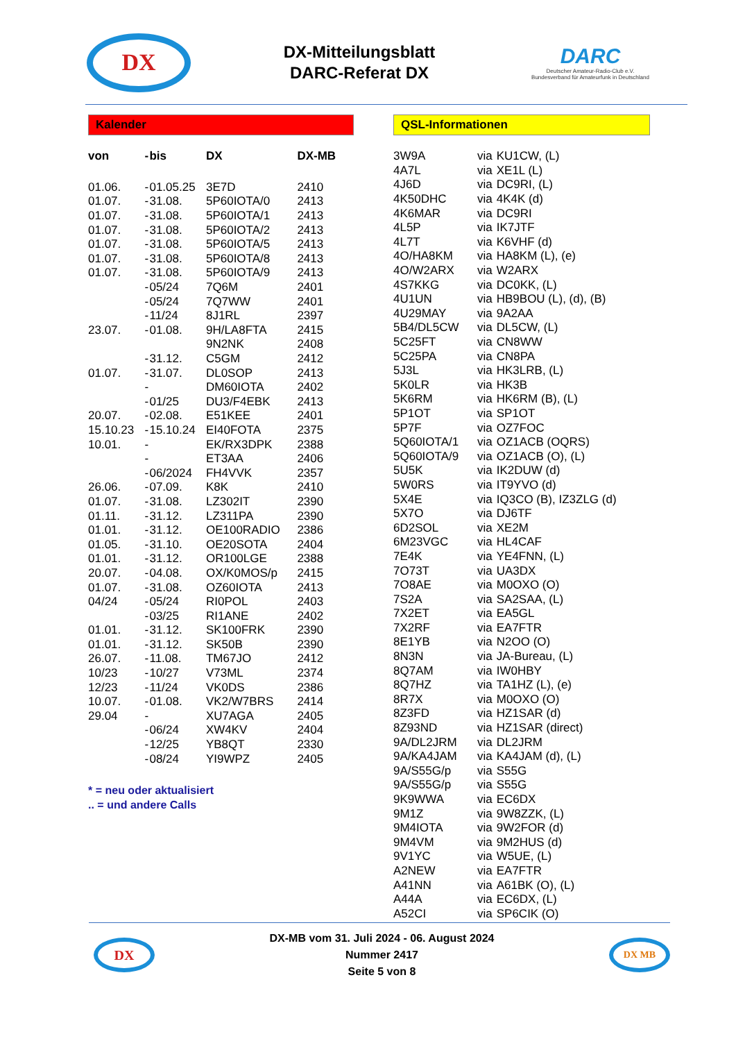DX
DX-Mitteilungsblatt
DARC-Referat DX
DARC
Deutscher Amateur-Radio-Club e.V.
Bundesverband für Amateurfunk in Deutschland
Kalender
| von | - | bis | DX | DX-MB |
| --- | --- | --- | --- | --- |
| 01.06. | - | 01.05.25 | 3E7D | 2410 |
| 01.07. | - | 31.08. | 5P60IOTA/0 | 2413 |
| 01.07. | - | 31.08. | 5P60IOTA/1 | 2413 |
| 01.07. | - | 31.08. | 5P60IOTA/2 | 2413 |
| 01.07. | - | 31.08. | 5P60IOTA/5 | 2413 |
| 01.07. | - | 31.08. | 5P60IOTA/8 | 2413 |
| 01.07. | - | 31.08. | 5P60IOTA/9 | 2413 |
| | - | 05/24 | 7Q6M | 2401 |
| | - | 05/24 | 7Q7WW | 2401 |
| | - | 11/24 | 8J1RL | 2397 |
| 23.07. | - | 01.08. | 9H/LA8FTA | 2415 |
| | | | 9N2NK | 2408 |
| | - | 31.12. | C5GM | 2412 |
| 01.07. | - | 31.07. | DL0SOP | 2413 |
| | - | | DM60IOTA | 2402 |
| | - | 01/25 | DU3/F4EBK | 2413 |
| 20.07. | - | 02.08. | E51KEE | 2401 |
| 15.10.23 | - | 15.10.24 | EI40FOTA | 2375 |
| 10.01. | - | | EK/RX3DPK | 2388 |
| | - | | ET3AA | 2406 |
| | - | 06/2024 | FH4VVK | 2357 |
| 26.06. | - | 07.09. | K8K | 2410 |
| 01.07. | - | 31.08. | LZ302IT | 2390 |
| 01.11. | - | 31.12. | LZ311PA | 2390 |
| 01.01. | - | 31.12. | OE100RADIO | 2386 |
| 01.05. | - | 31.10. | OE20SOTA | 2404 |
| 01.01. | - | 31.12. | OR100LGE | 2388 |
| 20.07. | - | 04.08. | OX/K0MOS/p | 2415 |
| 01.07. | - | 31.08. | OZ60IOTA | 2413 |
| 04/24 | - | 05/24 | RI0POL | 2403 |
| | - | 03/25 | RI1ANE | 2402 |
| 01.01. | - | 31.12. | SK100FRK | 2390 |
| 01.01. | - | 31.12. | SK50B | 2390 |
| 26.07. | - | 11.08. | TM67JO | 2412 |
| 10/23 | - | 10/27 | V73ML | 2374 |
| 12/23 | - | 11/24 | VK0DS | 2386 |
| 10.07. | - | 01.08. | VK2/W7BRS | 2414 |
| 29.04 | - | | XU7AGA | 2405 |
| | - | 06/24 | XW4KV | 2404 |
| | - | 12/25 | YB8QT | 2330 |
| | - | 08/24 | YI9WPZ | 2405 |
* = neu oder aktualisiert
.. = und andere Calls
QSL-Informationen
| 3W9A | via | KU1CW, (L) |
| 4A7L | via | XE1L (L) |
| 4J6D | via | DC9RI, (L) |
| 4K50DHC | via | 4K4K (d) |
| 4K6MAR | via | DC9RI |
| 4L5P | via | IK7JTF |
| 4L7T | via | K6VHF (d) |
| 4O/HA8KM | via | HA8KM (L), (e) |
| 4O/W2ARX | via | W2ARX |
| 4S7KKG | via | DC0KK, (L) |
| 4U1UN | via | HB9BOU (L), (d), (B) |
| 4U29MAY | via | 9A2AA |
| 5B4/DL5CW | via | DL5CW, (L) |
| 5C25FT | via | CN8WW |
| 5C25PA | via | CN8PA |
| 5J3L | via | HK3LRB, (L) |
| 5K0LR | via | HK3B |
| 5K6RM | via | HK6RM (B), (L) |
| 5P1OT | via | SP1OT |
| 5P7F | via | OZ7FOC |
| 5Q60IOTA/1 | via | OZ1ACB (OQRS) |
| 5Q60IOTA/9 | via | OZ1ACB (O), (L) |
| 5U5K | via | IK2DUW (d) |
| 5W0RS | via | IT9YVO (d) |
| 5X4E | via | IQ3CO (B), IZ3ZLG (d) |
| 5X7O | via | DJ6TF |
| 6D2SOL | via | XE2M |
| 6M23VGC | via | HL4CAF |
| 7E4K | via | YE4FNN, (L) |
| 7O73T | via | UA3DX |
| 7O8AE | via | M0OXO (O) |
| 7S2A | via | SA2SAA, (L) |
| 7X2ET | via | EA5GL |
| 7X2RF | via | EA7FTR |
| 8E1YB | via | N2OO (O) |
| 8N3N | via | JA-Bureau, (L) |
| 8Q7AM | via | IW0HBY |
| 8Q7HZ | via | TA1HZ (L), (e) |
| 8R7X | via | M0OXO (O) |
| 8Z3FD | via | HZ1SAR (d) |
| 8Z93ND | via | HZ1SAR (direct) |
| 9A/DL2JRM | via | DL2JRM |
| 9A/KA4JAM | via | KA4JAM (d), (L) |
| 9A/S55G/p | via | S55G |
| 9A/S55G/p | via | S55G |
| 9K9WWA | via | EC6DX |
| 9M1Z | via | 9W8ZZK, (L) |
| 9M4IOTA | via | 9W2FOR (d) |
| 9M4VM | via | 9M2HUS (d) |
| 9V1YC | via | W5UE, (L) |
| A2NEW | via | EA7FTR |
| A41NN | via | A61BK (O), (L) |
| A44A | via | EC6DX, (L) |
| A52CI | via | SP6CIK (O) |
DX
DX-MB vom 31. Juli 2024 - 06. August 2024
Nummer 2417
Seite 5 von 8
DX MB